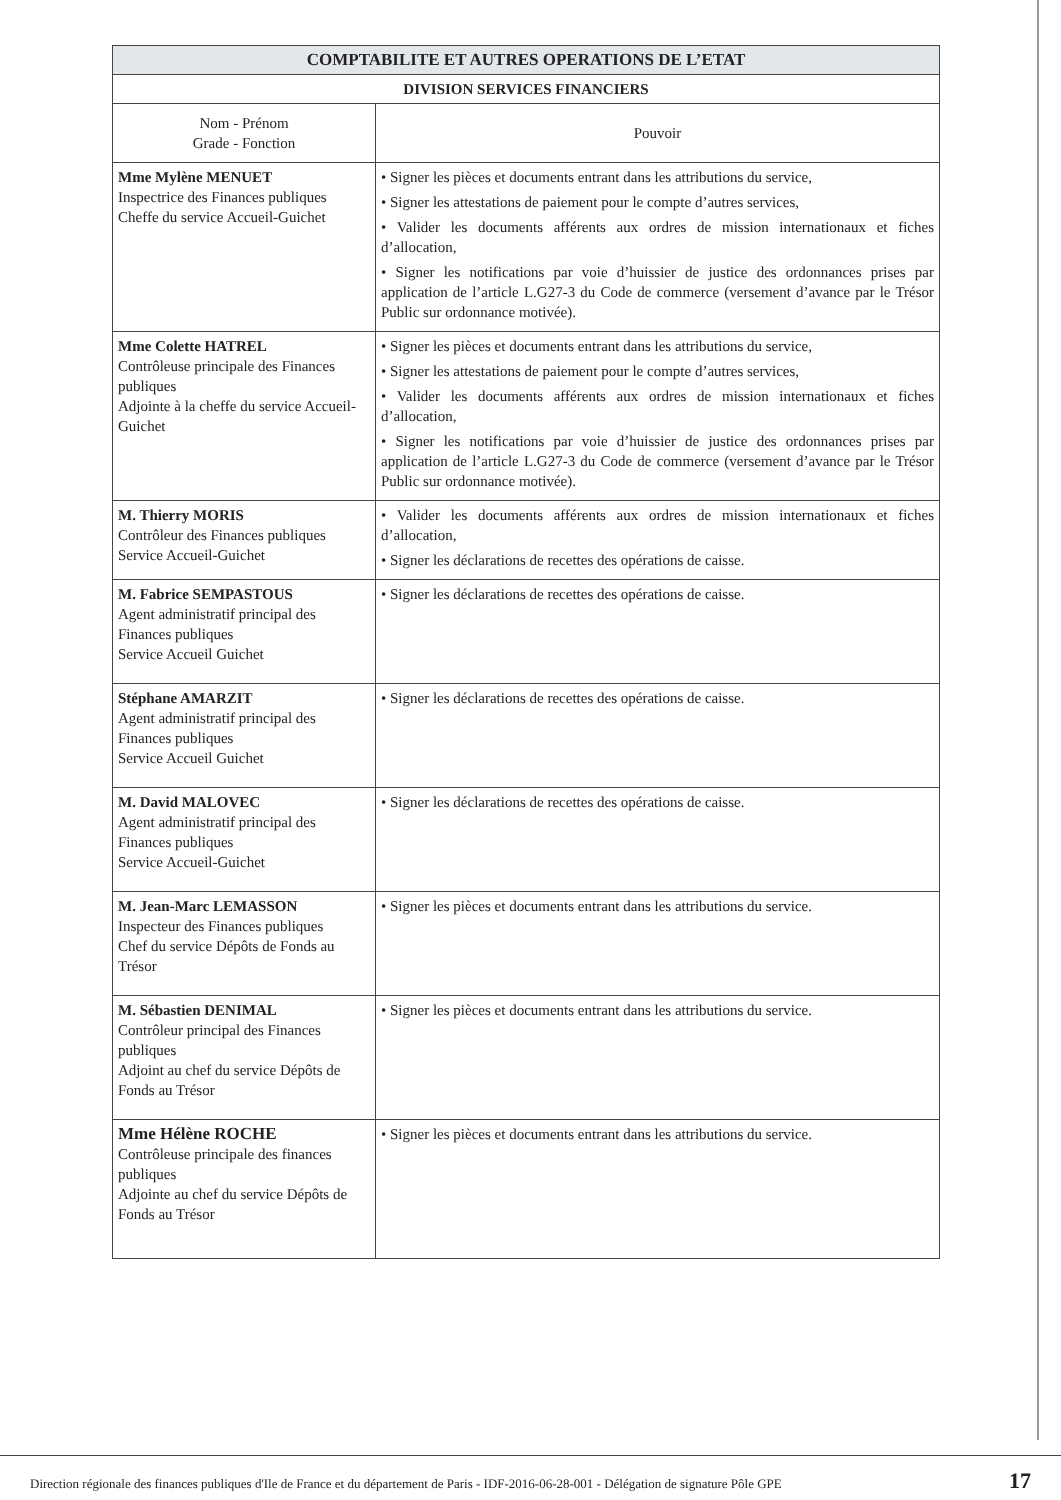| COMPTABILITE ET AUTRES OPERATIONS DE L’ETAT | |
| --- | --- |
| DIVISION SERVICES FINANCIERS | |
| Nom - Prénom Grade - Fonction | Pouvoir |
| Mme Mylène MENUET Inspectrice des Finances publiques Cheffe du service Accueil-Guichet | • Signer les pièces et documents entrant dans les attributions du service, • Signer les attestations de paiement pour le compte d’autres services, • Valider les documents afférents aux ordres de mission internationaux et fiches d’allocation, • Signer les notifications par voie d’huissier de justice des ordonnances prises par application de l’article L.G27-3 du Code de commerce (versement d’avance par le Trésor Public sur ordonnance motivée). |
| Mme Colette HATREL Contrôleuse principale des Finances publiques Adjointe à la cheffe du service Accueil-Guichet | • Signer les pièces et documents entrant dans les attributions du service, • Signer les attestations de paiement pour le compte d’autres services, • Valider les documents afférents aux ordres de mission internationaux et fiches d’allocation, • Signer les notifications par voie d’huissier de justice des ordonnances prises par application de l’article L.G27-3 du Code de commerce (versement d’avance par le Trésor Public sur ordonnance motivée). |
| M. Thierry MORIS Contrôleur des Finances publiques Service Accueil-Guichet | • Valider les documents afférents aux ordres de mission internationaux et fiches d’allocation, • Signer les déclarations de recettes des opérations de caisse. |
| M. Fabrice SEMPASTOUS Agent administratif principal des Finances publiques Service Accueil Guichet | • Signer les déclarations de recettes des opérations de caisse. |
| Stéphane AMARZIT Agent administratif principal des Finances publiques Service Accueil Guichet | • Signer les déclarations de recettes des opérations de caisse. |
| M. David MALOVEC Agent administratif principal des Finances publiques Service Accueil-Guichet | • Signer les déclarations de recettes des opérations de caisse. |
| M. Jean-Marc LEMASSON Inspecteur des Finances publiques Chef du service Dépôts de Fonds au Trésor | • Signer les pièces et documents entrant dans les attributions du service. |
| M. Sébastien DENIMAL Contrôleur principal des Finances publiques Adjoint au chef du service Dépôts de Fonds au Trésor | • Signer les pièces et documents entrant dans les attributions du service. |
| Mme Hélène ROCHE Contrôleuse principale des finances publiques Adjointe au chef du service Dépôts de Fonds au Trésor | • Signer les pièces et documents entrant dans les attributions du service. |
Direction régionale des finances publiques d'Ile de France et du département de Paris - IDF-2016-06-28-001 - Délégation de signature Pôle GPE 17